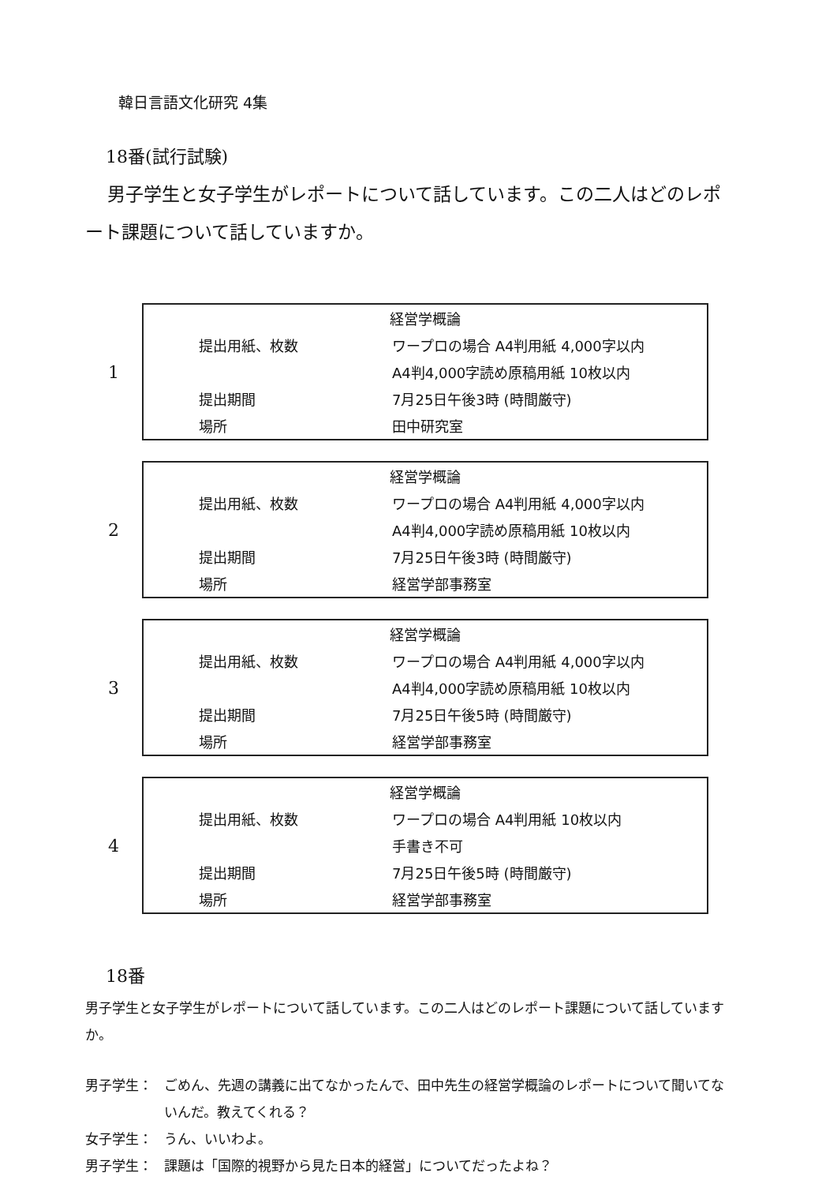韓日言語文化研究 4集
18番(試行試験)
男子学生と女子学生がレポートについて話しています。この二人はどのレポート課題について話していますか。
1
| 経営学概論 | |
| 提出用紙、枚数 | ワープロの場合 A4判用紙 4,000字以内 |
| | A4判4,000字読め原稿用紙 10枚以内 |
| 提出期間 | 7月25日午後3時 (時間厳守) |
| 場所 | 田中研究室 |
2
| 経営学概論 | |
| 提出用紙、枚数 | ワープロの場合 A4判用紙 4,000字以内 |
| | A4判4,000字読め原稿用紙 10枚以内 |
| 提出期間 | 7月25日午後3時 (時間厳守) |
| 場所 | 経営学部事務室 |
3
| 経営学概論 | |
| 提出用紙、枚数 | ワープロの場合 A4判用紙 4,000字以内 |
| | A4判4,000字読め原稿用紙 10枚以内 |
| 提出期間 | 7月25日午後5時 (時間厳守) |
| 場所 | 経営学部事務室 |
4
| 経営学概論 | |
| 提出用紙、枚数 | ワープロの場合 A4判用紙 10枚以内 |
| | 手書き不可 |
| 提出期間 | 7月25日午後5時 (時間厳守) |
| 場所 | 経営学部事務室 |
18番
男子学生と女子学生がレポートについて話しています。この二人はどのレポート課題について話していますか。
男子学生： ごめん、先週の講義に出てなかったんで、田中先生の経営学概論のレポートについて聞いてないんだ。教えてくれる？
女子学生： うん、いいわよ。
男子学生： 課題は「国際的視野から見た日本的経営」についてだったよね？